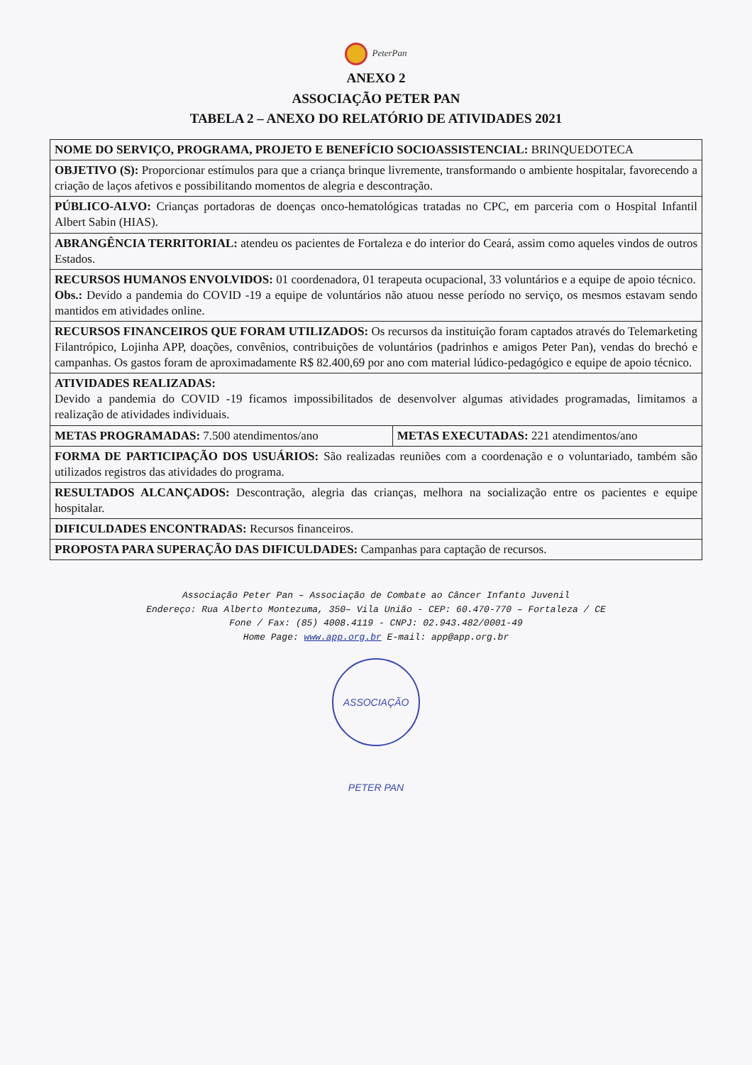PeterPan
ANEXO 2
ASSOCIAÇÃO PETER PAN
TABELA 2 – ANEXO DO RELATÓRIO DE ATIVIDADES 2021
| NOME DO SERVIÇO, PROGRAMA, PROJETO E BENEFÍCIO SOCIOASSISTENCIAL: BRINQUEDOTECA | |
| OBJETIVO (S): Proporcionar estímulos para que a criança brinque livremente, transformando o ambiente hospitalar, favorecendo a criação de laços afetivos e possibilitando momentos de alegria e descontração. | |
| PÚBLICO-ALVO: Crianças portadoras de doenças onco-hematológicas tratadas no CPC, em parceria com o Hospital Infantil Albert Sabin (HIAS). | |
| ABRANGÊNCIA TERRITORIAL: atendeu os pacientes de Fortaleza e do interior do Ceará, assim como aqueles vindos de outros Estados. | |
| RECURSOS HUMANOS ENVOLVIDOS: 01 coordenadora, 01 terapeuta ocupacional, 33 voluntários e a equipe de apoio técnico. Obs.: Devido a pandemia do COVID -19 a equipe de voluntários não atuou nesse período no serviço, os mesmos estavam sendo mantidos em atividades online. | |
| RECURSOS FINANCEIROS QUE FORAM UTILIZADOS: Os recursos da instituição foram captados através do Telemarketing Filantrópico, Lojinha APP, doações, convênios, contribuições de voluntários (padrinhos e amigos Peter Pan), vendas do brechó e campanhas. Os gastos foram de aproximadamente R$ 82.400,69 por ano com material lúdico-pedagógico e equipe de apoio técnico. | |
| ATIVIDADES REALIZADAS: Devido a pandemia do COVID -19 ficamos impossibilitados de desenvolver algumas atividades programadas, limitamos a realização de atividades individuais. | |
| METAS PROGRAMADAS: 7.500 atendimentos/ano | METAS EXECUTADAS: 221 atendimentos/ano |
| FORMA DE PARTICIPAÇÃO DOS USUÁRIOS: São realizadas reuniões com a coordenação e o voluntariado, também são utilizados registros das atividades do programa. | |
| RESULTADOS ALCANÇADOS: Descontração, alegria das crianças, melhora na socialização entre os pacientes e equipe hospitalar. | |
| DIFICULDADES ENCONTRADAS: Recursos financeiros. | |
| PROPOSTA PARA SUPERAÇÃO DAS DIFICULDADES: Campanhas para captação de recursos. | |
Associação Peter Pan – Associação de Combate ao Câncer Infanto Juvenil
Endereço: Rua Alberto Montezuma, 350– Vila União - CEP: 60.470-770 – Fortaleza / CE
Fone / Fax: (85) 4008.4119 - CNPJ: 02.943.482/0001-49
Home Page: www.app.org.br E-mail: app@app.org.br
ASSOCIAÇÃO PETER PAN